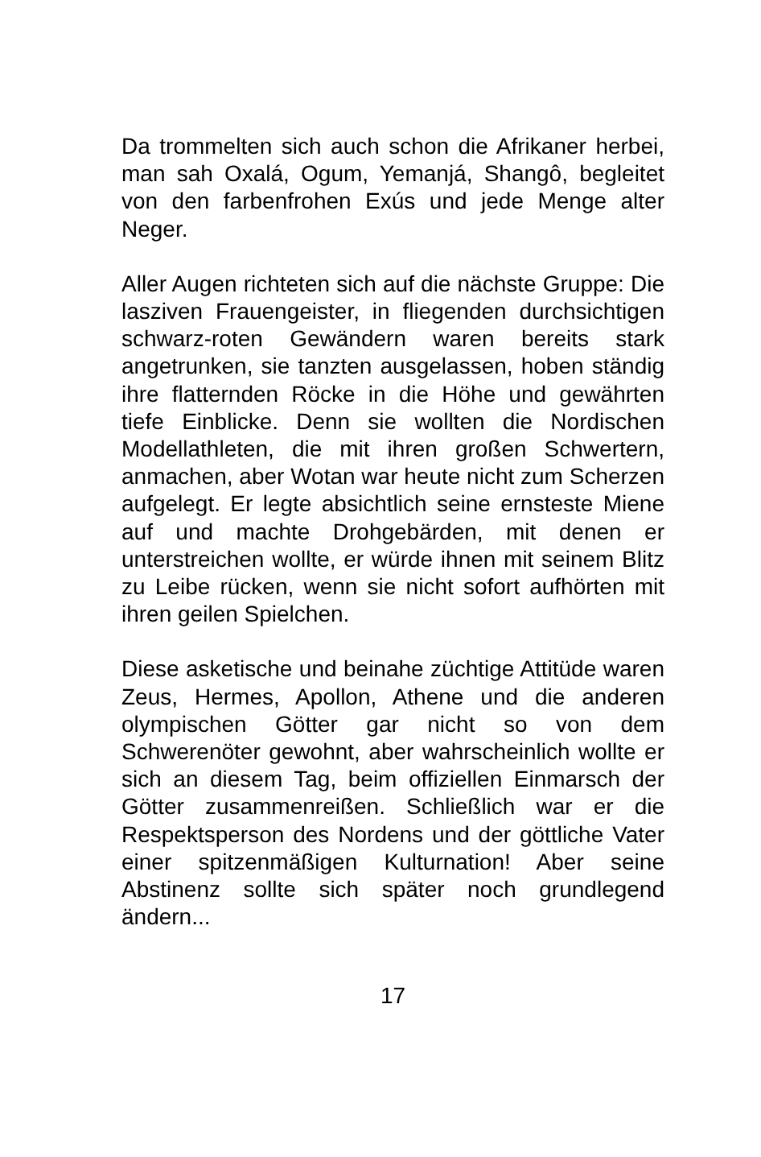Da trommelten sich auch schon die Afrikaner herbei, man sah Oxalá, Ogum, Yemanjá, Shangô, begleitet von den farbenfrohen Exús und jede Menge alter Neger.
Aller Augen richteten sich auf die nächste Gruppe: Die lasziven Frauengeister, in fliegenden durchsichtigen schwarz-roten Gewändern waren bereits stark angetrunken, sie tanzten ausgelassen, hoben ständig ihre flatternden Röcke in die Höhe und gewährten tiefe Einblicke. Denn sie wollten die Nordischen Modellathleten, die mit ihren großen Schwertern, anmachen, aber Wotan war heute nicht zum Scherzen aufgelegt. Er legte absichtlich seine ernsteste Miene auf und machte Drohgebärden, mit denen er unterstreichen wollte, er würde ihnen mit seinem Blitz zu Leibe rücken, wenn sie nicht sofort aufhörten mit ihren geilen Spielchen.
Diese asketische und beinahe züchtige Attitüde waren Zeus, Hermes, Apollon, Athene und die anderen olympischen Götter gar nicht so von dem Schwerenöter gewohnt, aber wahrscheinlich wollte er sich an diesem Tag, beim offiziellen Einmarsch der Götter zusammenreißen. Schließlich war er die Respektsperson des Nordens und der göttliche Vater einer spitzenmäßigen Kulturnation! Aber seine Abstinenz sollte sich später noch grundlegend ändern...
17